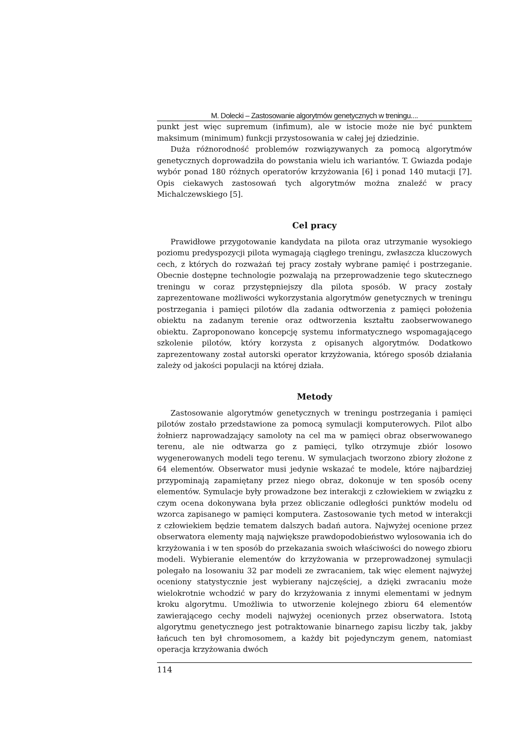M. Dolecki – Zastosowanie algorytmów genetycznych w treningu....
punkt jest więc supremum (infimum), ale w istocie może nie być punktem maksimum (minimum) funkcji przystosowania w całej jej dziedzinie.
Duża różnorodność problemów rozwiązywanych za pomocą algorytmów genetycznych doprowadziła do powstania wielu ich wariantów. T. Gwiazda podaje wybór ponad 180 różnych operatorów krzyżowania [6] i ponad 140 mutacji [7]. Opis ciekawych zastosowań tych algorytmów można znaleźć w pracy Michalczewskiego [5].
Cel pracy
Prawidłowe przygotowanie kandydata na pilota oraz utrzymanie wysokiego poziomu predyspozycji pilota wymagają ciągłego treningu, zwłaszcza kluczowych cech, z których do rozważań tej pracy zostały wybrane pamięć i postrzeganie. Obecnie dostępne technologie pozwalają na przeprowadzenie tego skutecznego treningu w coraz przystępniejszy dla pilota sposób. W pracy zostały zaprezentowane możliwości wykorzystania algorytmów genetycznych w treningu postrzegania i pamięci pilotów dla zadania odtworzenia z pamięci położenia obiektu na zadanym terenie oraz odtworzenia kształtu zaobserwowanego obiektu. Zaproponowano koncepcję systemu informatycznego wspomagającego szkolenie pilotów, który korzysta z opisanych algorytmów. Dodatkowo zaprezentowany został autorski operator krzyżowania, którego sposób działania zależy od jakości populacji na której działa.
Metody
Zastosowanie algorytmów genetycznych w treningu postrzegania i pamięci pilotów zostało przedstawione za pomocą symulacji komputerowych. Pilot albo żołnierz naprowadzający samoloty na cel ma w pamięci obraz obserwowanego terenu, ale nie odtwarza go z pamięci, tylko otrzymuje zbiór losowo wygenerowanych modeli tego terenu. W symulacjach tworzono zbiory złożone z 64 elementów. Obserwator musi jedynie wskazać te modele, które najbardziej przypominają zapamiętany przez niego obraz, dokonuje w ten sposób oceny elementów. Symulacje były prowadzone bez interakcji z człowiekiem w związku z czym ocena dokonywana była przez obliczanie odległości punktów modelu od wzorca zapisanego w pamięci komputera. Zastosowanie tych metod w interakcji z człowiekiem będzie tematem dalszych badań autora. Najwyżej ocenione przez obserwatora elementy mają największe prawdopodobieństwo wylosowania ich do krzyżowania i w ten sposób do przekazania swoich właściwości do nowego zbioru modeli. Wybieranie elementów do krzyżowania w przeprowadzonej symulacji polegało na losowaniu 32 par modeli ze zwracaniem, tak więc element najwyżej oceniony statystycznie jest wybierany najczęściej, a dzięki zwracaniu może wielokrotnie wchodzić w pary do krzyżowania z innymi elementami w jednym kroku algorytmu. Umożliwia to utworzenie kolejnego zbioru 64 elementów zawierającego cechy modeli najwyżej ocenionych przez obserwatora. Istotą algorytmu genetycznego jest potraktowanie binarnego zapisu liczby tak, jakby łańcuch ten był chromosomem, a każdy bit pojedynczym genem, natomiast operacja krzyżowania dwóch
114